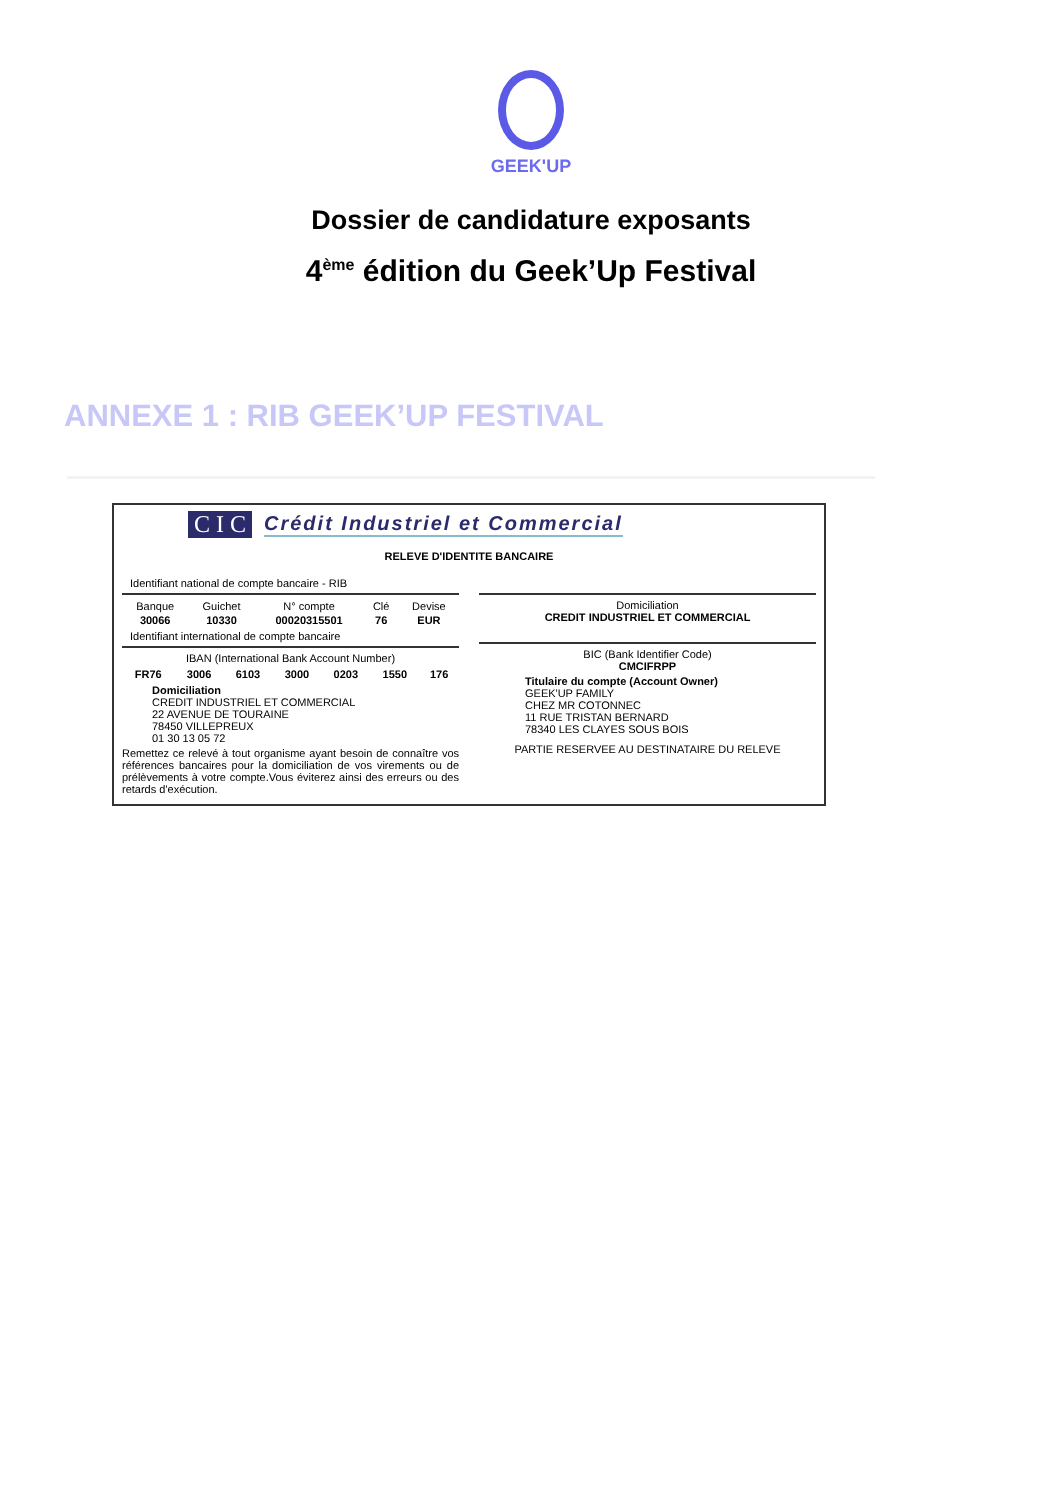GEEK'UP
Dossier de candidature exposants
4<sup>ème</sup> édition du Geek’Up Festival
ANNEXE 1 : RIB GEEK’UP FESTIVAL
C I C Crédit Industriel et Commercial
RELEVE D'IDENTITE BANCAIRE
Identifiant national de compte bancaire - RIB
| Banque | Guichet | N° compte | Clé | Devise |
| --- | --- | --- | --- | --- |
| 30066 | 10330 | 00020315501 | 76 | EUR |
Identifiant international de compte bancaire
IBAN (International Bank Account Number)
| FR76 | 3006 | 6103 | 3000 | 0203 | 1550 | 176 |
Domiciliation
CREDIT INDUSTRIEL ET COMMERCIAL
22 AVENUE DE TOURAINE
78450 VILLEPREUX
01 30 13 05 72
Remettez ce relevé à tout organisme ayant besoin de connaître vos références bancaires pour la domiciliation de vos virements ou de prélèvements à votre compte.Vous éviterez ainsi des erreurs ou des retards d'exécution.
Domiciliation
CREDIT INDUSTRIEL ET COMMERCIAL
BIC (Bank Identifier Code)
CMCIFRPP
Titulaire du compte (Account Owner)
GEEK'UP FAMILY
CHEZ MR COTONNEC
11 RUE TRISTAN BERNARD
78340 LES CLAYES SOUS BOIS
PARTIE RESERVEE AU DESTINATAIRE DU RELEVE